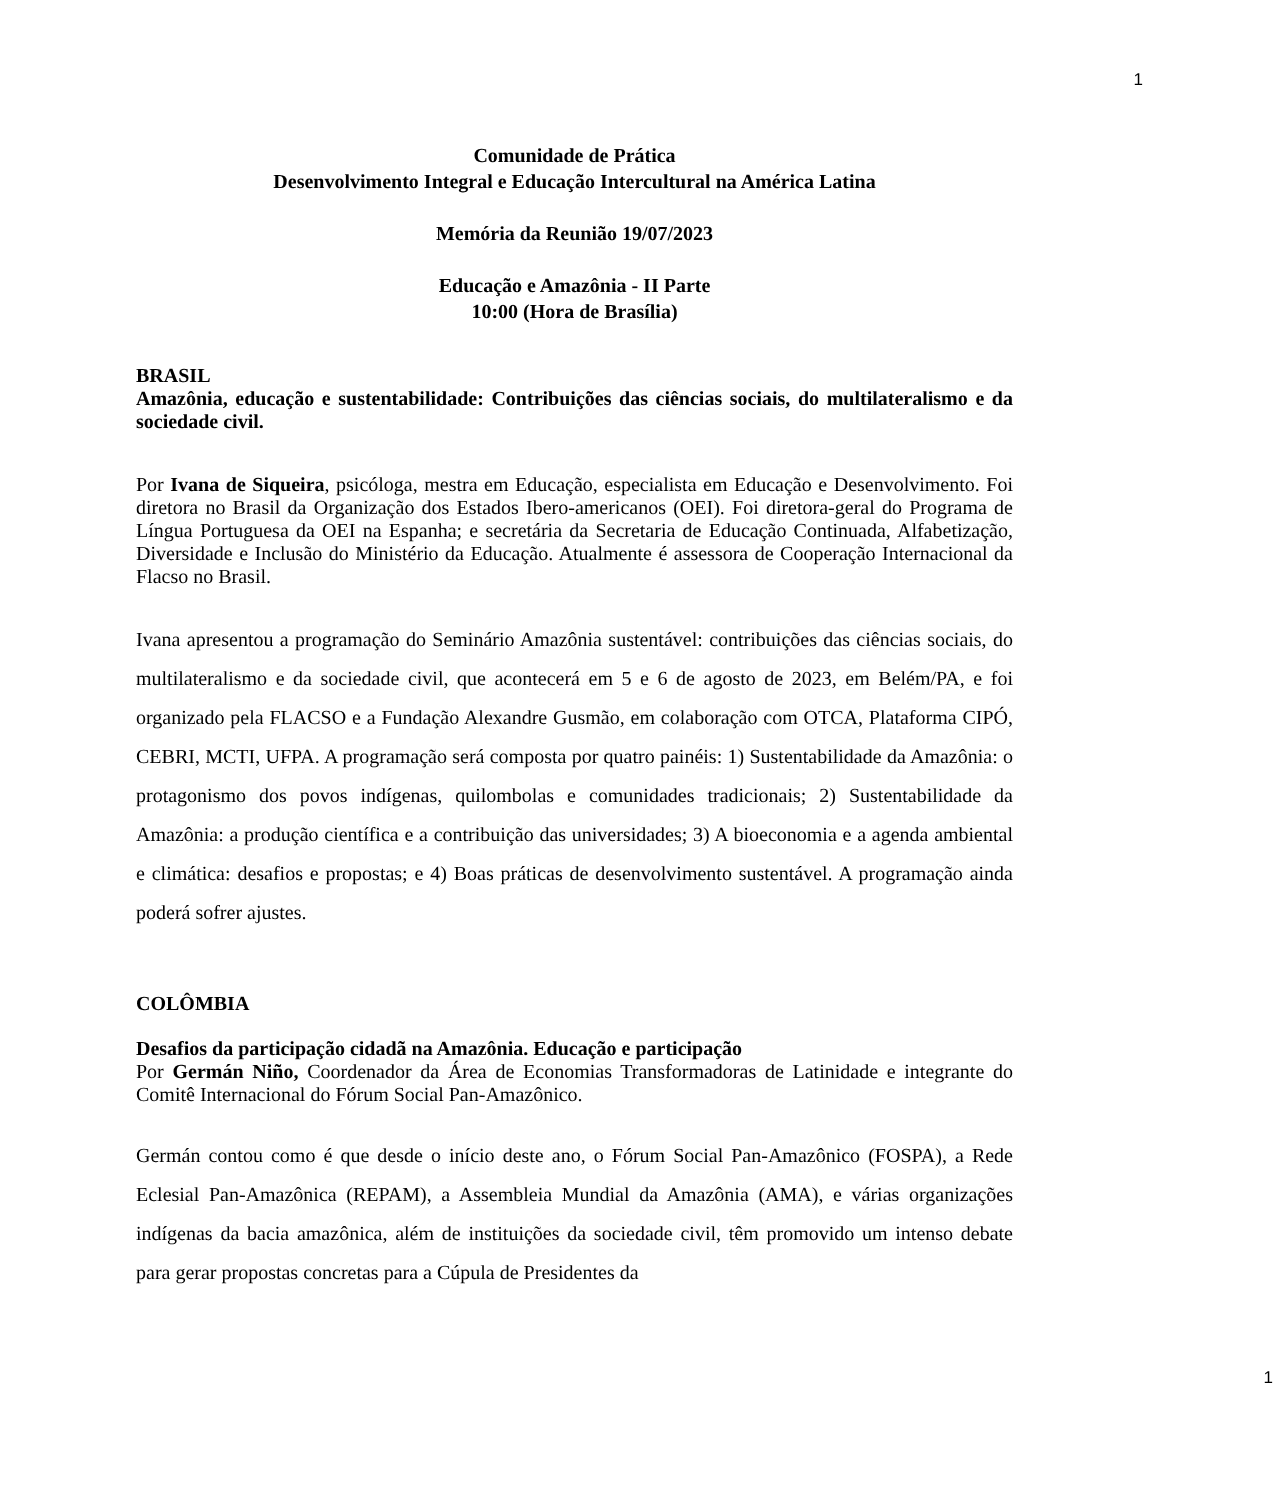1
Comunidade de Prática
Desenvolvimento Integral e Educação Intercultural na América Latina
Memória da Reunião 19/07/2023
Educação e Amazônia - II Parte
10:00 (Hora de Brasília)
BRASIL
Amazônia, educação e sustentabilidade: Contribuições das ciências sociais, do multilateralismo e da sociedade civil.
Por Ivana de Siqueira, psicóloga, mestra em Educação, especialista em Educação e Desenvolvimento. Foi diretora no Brasil da Organização dos Estados Ibero-americanos (OEI). Foi diretora-geral do Programa de Língua Portuguesa da OEI na Espanha; e secretária da Secretaria de Educação Continuada, Alfabetização, Diversidade e Inclusão do Ministério da Educação. Atualmente é assessora de Cooperação Internacional da Flacso no Brasil.
Ivana apresentou a programação do Seminário Amazônia sustentável: contribuições das ciências sociais, do multilateralismo e da sociedade civil, que acontecerá em 5 e 6 de agosto de 2023, em Belém/PA, e foi organizado pela FLACSO e a Fundação Alexandre Gusmão, em colaboração com OTCA, Plataforma CIPÓ, CEBRI, MCTI, UFPA. A programação será composta por quatro painéis: 1) Sustentabilidade da Amazônia: o protagonismo dos povos indígenas, quilombolas e comunidades tradicionais; 2) Sustentabilidade da Amazônia: a produção científica e a contribuição das universidades; 3) A bioeconomia e a agenda ambiental e climática: desafios e propostas; e 4) Boas práticas de desenvolvimento sustentável. A programação ainda poderá sofrer ajustes.
COLÔMBIA
Desafios da participação cidadã na Amazônia. Educação e participação
Por Germán Niño, Coordenador da Área de Economias Transformadoras de Latinidade e integrante do Comitê Internacional do Fórum Social Pan-Amazônico.
Germán contou como é que desde o início deste ano, o Fórum Social Pan-Amazônico (FOSPA), a Rede Eclesial Pan-Amazônica (REPAM), a Assembleia Mundial da Amazônia (AMA), e várias organizações indígenas da bacia amazônica, além de instituições da sociedade civil, têm promovido um intenso debate para gerar propostas concretas para a Cúpula de Presidentes da
1